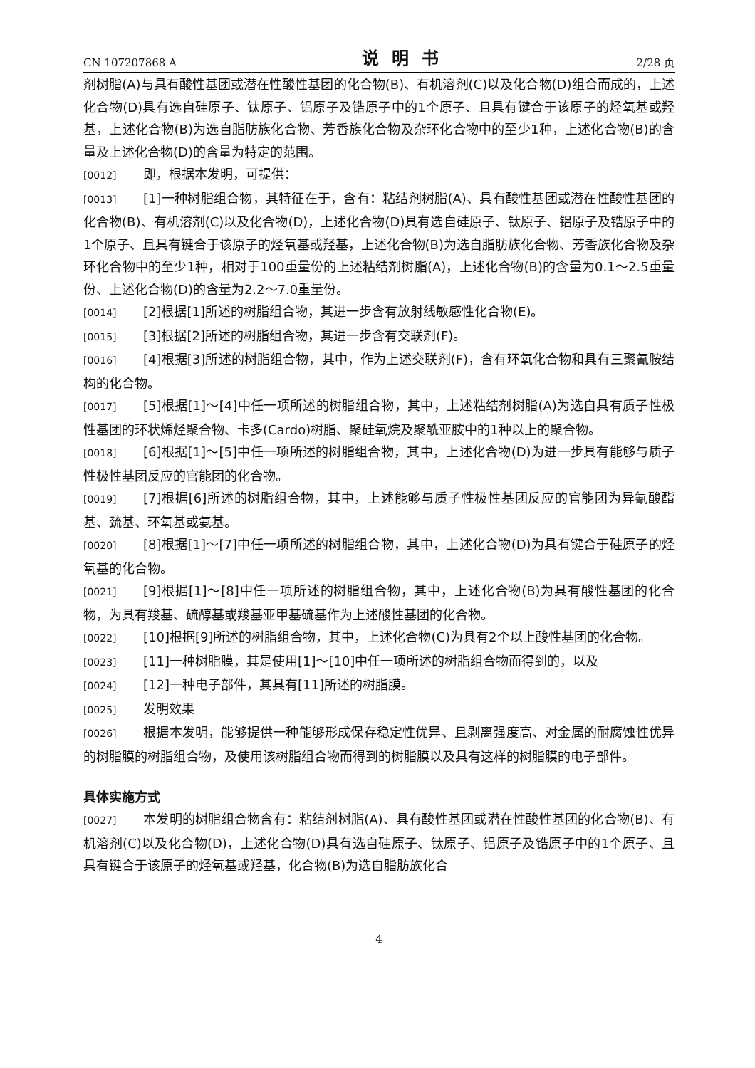CN 107207868 A 说明书 2/28 页
剂树脂(A)与具有酸性基团或潜在性酸性基团的化合物(B)、有机溶剂(C)以及化合物(D)组合而成的，上述化合物(D)具有选自硅原子、钛原子、铝原子及锆原子中的1个原子、且具有键合于该原子的烃氧基或羟基，上述化合物(B)为选自脂肪族化合物、芳香族化合物及杂环化合物中的至少1种，上述化合物(B)的含量及上述化合物(D)的含量为特定的范围。
[0012] 即，根据本发明，可提供：
[0013] [1]一种树脂组合物，其特征在于，含有：粘结剂树脂(A)、具有酸性基团或潜在性酸性基团的化合物(B)、有机溶剂(C)以及化合物(D)，上述化合物(D)具有选自硅原子、钛原子、铝原子及锆原子中的1个原子、且具有键合于该原子的烃氧基或羟基，上述化合物(B)为选自脂肪族化合物、芳香族化合物及杂环化合物中的至少1种，相对于100重量份的上述粘结剂树脂(A)，上述化合物(B)的含量为0.1～2.5重量份、上述化合物(D)的含量为2.2～7.0重量份。
[0014] [2]根据[1]所述的树脂组合物，其进一步含有放射线敏感性化合物(E)。
[0015] [3]根据[2]所述的树脂组合物，其进一步含有交联剂(F)。
[0016] [4]根据[3]所述的树脂组合物，其中，作为上述交联剂(F)，含有环氧化合物和具有三聚氰胺结构的化合物。
[0017] [5]根据[1]～[4]中任一项所述的树脂组合物，其中，上述粘结剂树脂(A)为选自具有质子性极性基团的环状烯烃聚合物、卡多(Cardo)树脂、聚硅氧烷及聚酰亚胺中的1种以上的聚合物。
[0018] [6]根据[1]～[5]中任一项所述的树脂组合物，其中，上述化合物(D)为进一步具有能够与质子性极性基团反应的官能团的化合物。
[0019] [7]根据[6]所述的树脂组合物，其中，上述能够与质子性极性基团反应的官能团为异氰酸酯基、巯基、环氧基或氨基。
[0020] [8]根据[1]～[7]中任一项所述的树脂组合物，其中，上述化合物(D)为具有键合于硅原子的烃氧基的化合物。
[0021] [9]根据[1]～[8]中任一项所述的树脂组合物，其中，上述化合物(B)为具有酸性基团的化合物，为具有羧基、硫醇基或羧基亚甲基硫基作为上述酸性基团的化合物。
[0022] [10]根据[9]所述的树脂组合物，其中，上述化合物(C)为具有2个以上酸性基团的化合物。
[0023] [11]一种树脂膜，其是使用[1]～[10]中任一项所述的树脂组合物而得到的，以及
[0024] [12]一种电子部件，其具有[11]所述的树脂膜。
[0025] 发明效果
[0026] 根据本发明，能够提供一种能够形成保存稳定性优异、且剥离强度高、对金属的耐腐蚀性优异的树脂膜的树脂组合物，及使用该树脂组合物而得到的树脂膜以及具有这样的树脂膜的电子部件。
具体实施方式
[0027] 本发明的树脂组合物含有：粘结剂树脂(A)、具有酸性基团或潜在性酸性基团的化合物(B)、有机溶剂(C)以及化合物(D)，上述化合物(D)具有选自硅原子、钛原子、铝原子及锆原子中的1个原子、且具有键合于该原子的烃氧基或羟基，化合物(B)为选自脂肪族化合
4